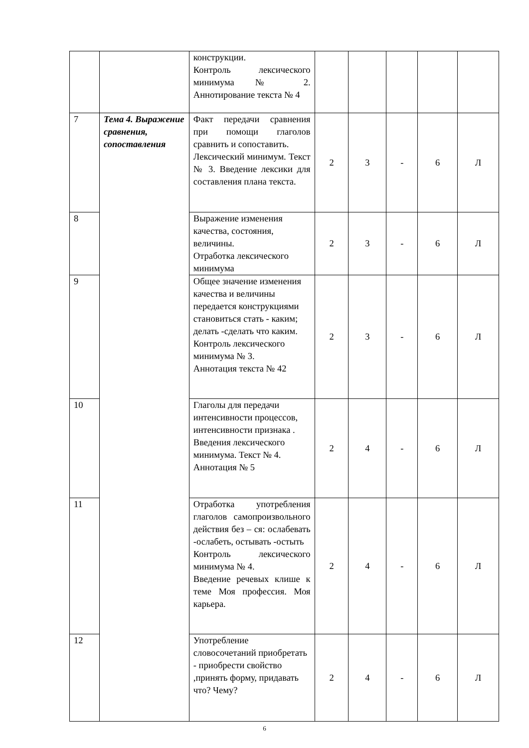| | | конструкции. Контроль лексического минимума № 2. Аннотирование текста № 4 | | | | | |
| 7 | Тема 4. Выражение сравнения, сопоставления | Факт передачи сравнения при помощи глаголов сравнить и сопоставить. Лексический минимум. Текст № 3. Введение лексики для составления плана текста. | 2 | 3 | - | 6 | Л |
| 8 | | Выражение изменения качества, состояния, величины. Отработка лексического минимума | 2 | 3 | - | 6 | Л |
| 9 | | Общее значение изменения качества и величины передается конструкциями становиться стать - каким; делать -сделать что каким. Контроль лексического минимума № 3. Аннотация текста № 42 | 2 | 3 | - | 6 | Л |
| 10 | | Глаголы для передачи интенсивности процессов, интенсивности признака . Введения лексического минимума. Текст № 4. Аннотация № 5 | 2 | 4 | - | 6 | Л |
| 11 | | Отработка употребления глаголов самопроизвольного действия без – ся: ослабевать -ослабеть, остывать -остыть Контроль лексического минимума № 4. Введение речевых клише к теме Моя профессия. Моя карьера. | 2 | 4 | - | 6 | Л |
| 12 | | Употребление словосочетаний приобретать - приобрести свойство ,принять форму, придавать что? Чему? | 2 | 4 | - | 6 | Л |
6